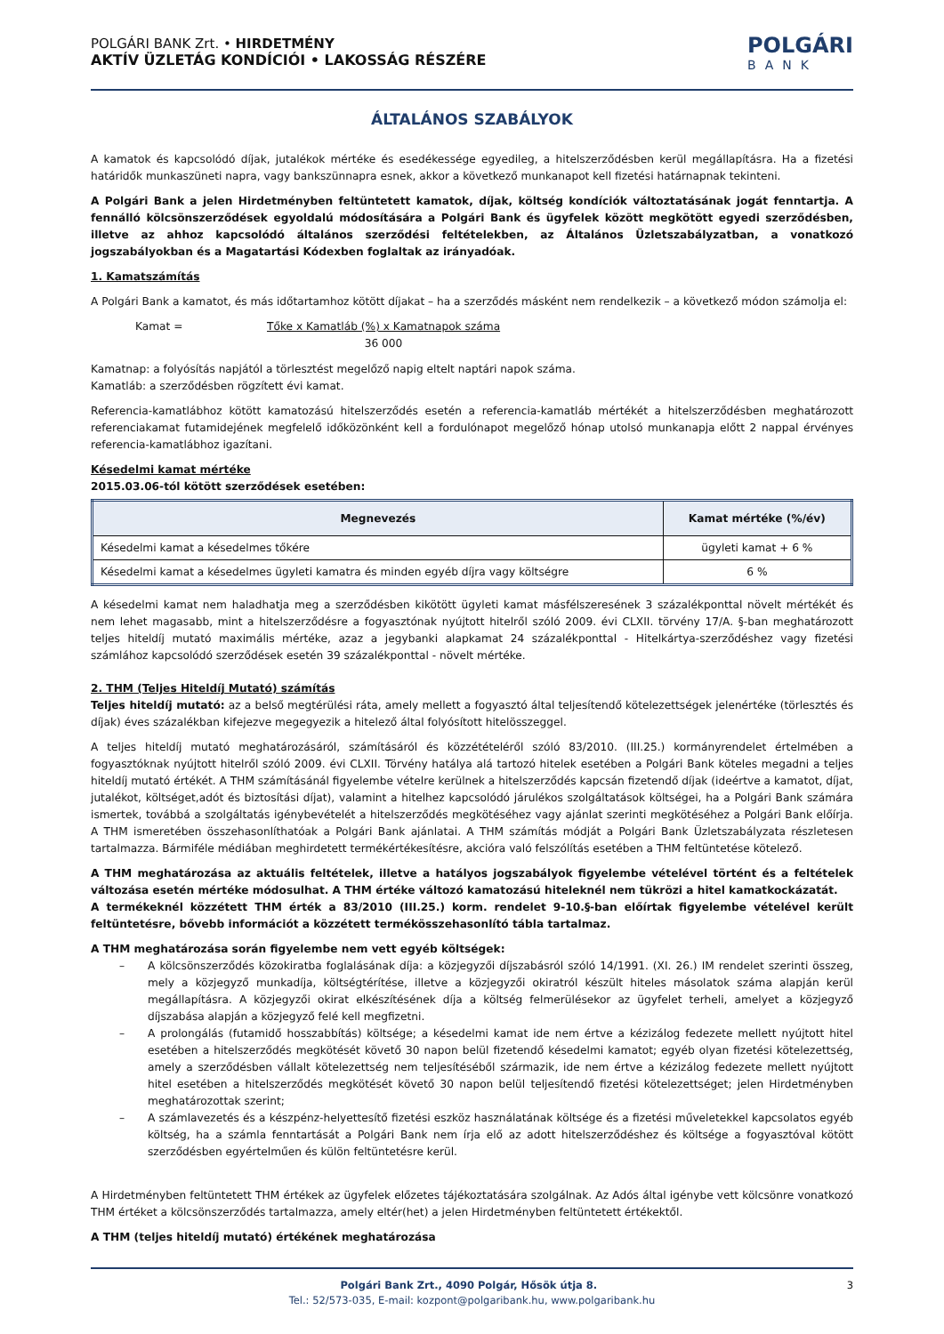POLGÁRI BANK Zrt. • HIRDETMÉNY
AKTÍV ÜZLETÁG KONDÍCIÓI • LAKOSSÁG RÉSZÉRE
POLGÁRI
BANK
ÁLTALÁNOS SZABÁLYOK
A kamatok és kapcsolódó díjak, jutalékok mértéke és esedékessége egyedileg, a hitelszerződésben kerül megállapításra. Ha a fizetési határidők munkaszüneti napra, vagy bankszünnapra esnek, akkor a következő munkanapot kell fizetési határnapnak tekinteni.
A Polgári Bank a jelen Hirdetményben feltüntetett kamatok, díjak, költség kondíciók változtatásának jogát fenntartja. A fennálló kölcsönszerződések egyoldalú módosítására a Polgári Bank és ügyfelek között megkötött egyedi szerződésben, illetve az ahhoz kapcsolódó általános szerződési feltételekben, az Általános Üzletszabályzatban, a vonatkozó jogszabályokban és a Magatartási Kódexben foglaltak az irányadóak.
1. Kamatszámítás
A Polgári Bank a kamatot, és más időtartamhoz kötött díjakat – ha a szerződés másként nem rendelkezik – a következő módon számolja el:
Kamat = Tőke x Kamatláb (%) x Kamatnapok száma
36 000
Kamatnap: a folyósítás napjától a törlesztést megelőző napig eltelt naptári napok száma.
Kamatláb: a szerződésben rögzített évi kamat.
Referencia-kamatlábhoz kötött kamatozású hitelszerződés esetén a referencia-kamatláb mértékét a hitelszerződésben meghatározott referenciakamat futamidejének megfelelő időközönként kell a fordulónapot megelőző hónap utolsó munkanapja előtt 2 nappal érvényes referencia-kamatlábhoz igazítani.
Késedelmi kamat mértéke
2015.03.06-tól kötött szerződések esetében:
| Megnevezés | Kamat mértéke (%/év) |
| --- | --- |
| Késedelmi kamat a késedelmes tőkére | ügyleti kamat + 6 % |
| Késedelmi kamat a késedelmes ügyleti kamatra és minden egyéb díjra vagy költségre | 6 % |
A késedelmi kamat nem haladhatja meg a szerződésben kikötött ügyleti kamat másfélszeresének 3 százalékponttal növelt mértékét és nem lehet magasabb, mint a hitelszerződésre a fogyasztónak nyújtott hitelről szóló 2009. évi CLXII. törvény 17/A. §-ban meghatározott teljes hiteldíj mutató maximális mértéke, azaz a jegybanki alapkamat 24 százalékponttal - Hitelkártya-szerződéshez vagy fizetési számlához kapcsolódó szerződések esetén 39 százalékponttal - növelt mértéke.
2. THM (Teljes Hiteldíj Mutató) számítás
Teljes hiteldíj mutató: az a belső megtérülési ráta, amely mellett a fogyasztó által teljesítendő kötelezettségek jelenértéke (törlesztés és díjak) éves százalékban kifejezve megegyezik a hitelező által folyósított hitelösszeggel.
A teljes hiteldíj mutató meghatározásáról, számításáról és közzétételéről szóló 83/2010. (III.25.) kormányrendelet értelmében a fogyasztóknak nyújtott hitelről szóló 2009. évi CLXII. Törvény hatálya alá tartozó hitelek esetében a Polgári Bank köteles megadni a teljes hiteldíj mutató értékét. A THM számításánál figyelembe vételre kerülnek a hitelszerződés kapcsán fizetendő díjak (ideértve a kamatot, díjat, jutalékot, költséget,adót és biztosítási díjat), valamint a hitelhez kapcsolódó járulékos szolgáltatások költségei, ha a Polgári Bank számára ismertek, továbbá a szolgáltatás igénybevételét a hitelszerződés megkötéséhez vagy ajánlat szerinti megkötéséhez a Polgári Bank előírja. A THM ismeretében összehasonlíthatóak a Polgári Bank ajánlatai. A THM számítás módját a Polgári Bank Üzletszabályzata részletesen tartalmazza. Bármiféle médiában meghirdetett termékértékesítésre, akcióra való felszólítás esetében a THM feltüntetése kötelező.
A THM meghatározása az aktuális feltételek, illetve a hatályos jogszabályok figyelembe vételével történt és a feltételek változása esetén mértéke módosulhat. A THM értéke változó kamatozású hiteleknél nem tükrözi a hitel kamatkockázatát.
A termékeknél közzétett THM érték a 83/2010 (III.25.) korm. rendelet 9-10.§-ban előírtak figyelembe vételével került feltüntetésre, bővebb információt a közzétett termékösszehasonlító tábla tartalmaz.
A THM meghatározása során figyelembe nem vett egyéb költségek:
– A kölcsönszerződés közokiratba foglalásának díja: a közjegyzői díjszabásról szóló 14/1991. (XI. 26.) IM rendelet szerinti összeg, mely a közjegyző munkadíja, költségtérítése, illetve a közjegyzői okiratról készült hiteles másolatok száma alapján kerül megállapításra. A közjegyzői okirat elkészítésének díja a költség felmerülésekor az ügyfelet terheli, amelyet a közjegyző díjszabása alapján a közjegyző felé kell megfizetni.
– A prolongálás (futamidő hosszabbítás) költsége; a késedelmi kamat ide nem értve a kézizálog fedezete mellett nyújtott hitel esetében a hitelszerződés megkötését követő 30 napon belül fizetendő késedelmi kamatot; egyéb olyan fizetési kötelezettség, amely a szerződésben vállalt kötelezettség nem teljesítéséből származik, ide nem értve a kézizálog fedezete mellett nyújtott hitel esetében a hitelszerződés megkötését követő 30 napon belül teljesítendő fizetési kötelezettséget; jelen Hirdetményben meghatározottak szerint;
– A számlavezetés és a készpénz-helyettesítő fizetési eszköz használatának költsége és a fizetési műveletekkel kapcsolatos egyéb költség, ha a számla fenntartását a Polgári Bank nem írja elő az adott hitelszerződéshez és költsége a fogyasztóval kötött szerződésben egyértelműen és külön feltüntetésre kerül.
A Hirdetményben feltüntetett THM értékek az ügyfelek előzetes tájékoztatására szolgálnak. Az Adós által igénybe vett kölcsönre vonatkozó THM értéket a kölcsönszerződés tartalmazza, amely eltér(het) a jelen Hirdetményben feltüntetett értékektől.
A THM (teljes hiteldíj mutató) értékének meghatározása
Polgári Bank Zrt., 4090 Polgár, Hősök útja 8. 3
Tel.: 52/573-035, E-mail: kozpont@polgaribank.hu, www.polgaribank.hu